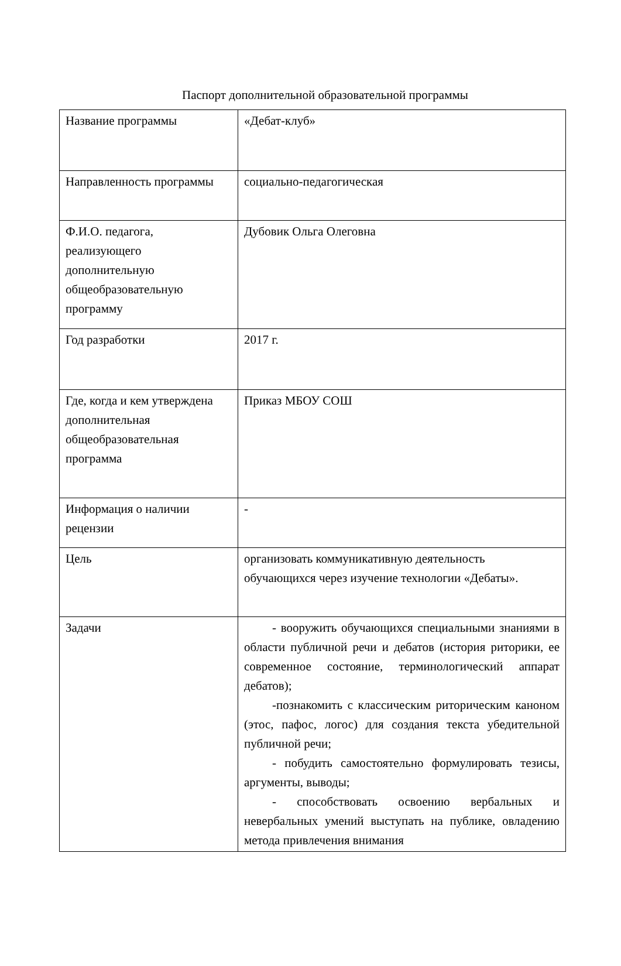Паспорт дополнительной образовательной программы
| Название программы | «Дебат-клуб» |
| Направленность программы | социально-педагогическая |
| Ф.И.О. педагога, реализующего дополнительную общеобразовательную программу | Дубовик Ольга Олеговна |
| Год разработки | 2017 г. |
| Где, когда и кем утверждена дополнительная общеобразовательная программа | Приказ МБОУ СОШ |
| Информация о наличии рецензии | - |
| Цель | организовать коммуникативную деятельность обучающихся через изучение технологии «Дебаты». |
| Задачи | - вооружить обучающихся специальными знаниями в области публичной речи и дебатов (история риторики, ее современное состояние, терминологический аппарат дебатов); -познакомить с классическим риторическим каноном (этос, пафос, логос) для создания текста убедительной публичной речи; - побудить самостоятельно формулировать тезисы, аргументы, выводы; - способствовать освоению вербальных и невербальных умений выступать на публике, овладению метода привлечения внимания |